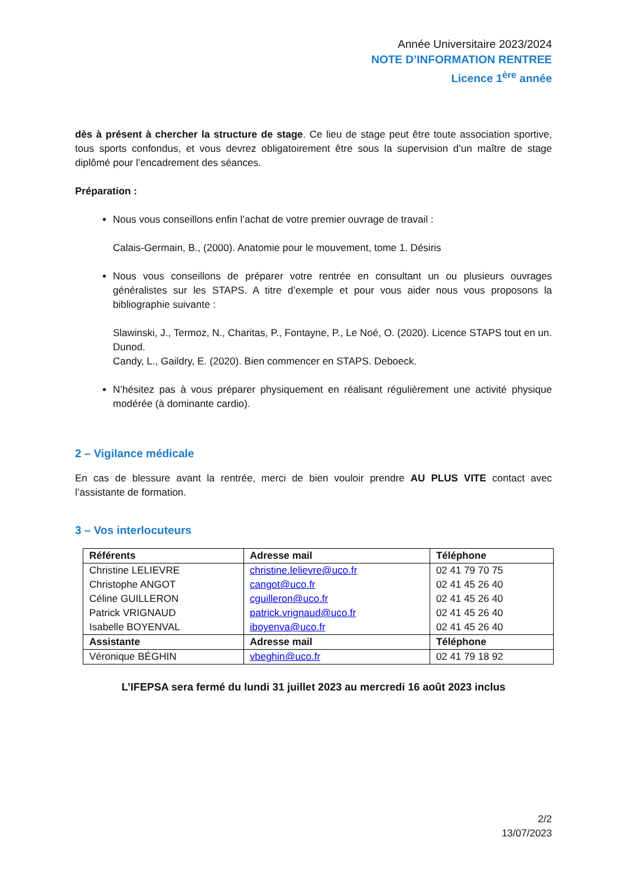Année Universitaire 2023/2024
NOTE D’INFORMATION RENTREE
Licence 1<sup>ère</sup> année
dès à présent à chercher la structure de stage. Ce lieu de stage peut être toute association sportive, tous sports confondus, et vous devrez obligatoirement être sous la supervision d’un maître de stage diplômé pour l’encadrement des séances.
Préparation :
Nous vous conseillons enfin l’achat de votre premier ouvrage de travail :
Calais-Germain, B., (2000). Anatomie pour le mouvement, tome 1. Désiris
Nous vous conseillons de préparer votre rentrée en consultant un ou plusieurs ouvrages généralistes sur les STAPS. A titre d’exemple et pour vous aider nous vous proposons la bibliographie suivante :
Slawinski, J., Termoz, N., Charitas, P., Fontayne, P., Le Noé, O. (2020). Licence STAPS tout en un. Dunod.
Candy, L., Gaildry, E. (2020). Bien commencer en STAPS. Deboeck.
N’hésitez pas à vous préparer physiquement en réalisant régulièrement une activité physique modérée (à dominante cardio).
2 – Vigilance médicale
En cas de blessure avant la rentrée, merci de bien vouloir prendre AU PLUS VITE contact avec l’assistante de formation.
3 – Vos interlocuteurs
| Référents | Adresse mail | Téléphone |
| --- | --- | --- |
| Christine LELIEVRE | christine.lelievre@uco.fr | 02 41 79 70 75 |
| Christophe ANGOT | cangot@uco.fr | 02 41 45 26 40 |
| Céline GUILLERON | cguilleron@uco.fr | 02 41 45 26 40 |
| Patrick VRIGNAUD | patrick.vrignaud@uco.fr | 02 41 45 26 40 |
| Isabelle BOYENVAL | iboyenva@uco.fr | 02 41 45 26 40 |
| Assistante | Adresse mail | Téléphone |
| Véronique BÉGHIN | vbeghin@uco.fr | 02 41 79 18 92 |
L’IFEPSA sera fermé du lundi 31 juillet 2023 au mercredi 16 août 2023 inclus
2/2
13/07/2023